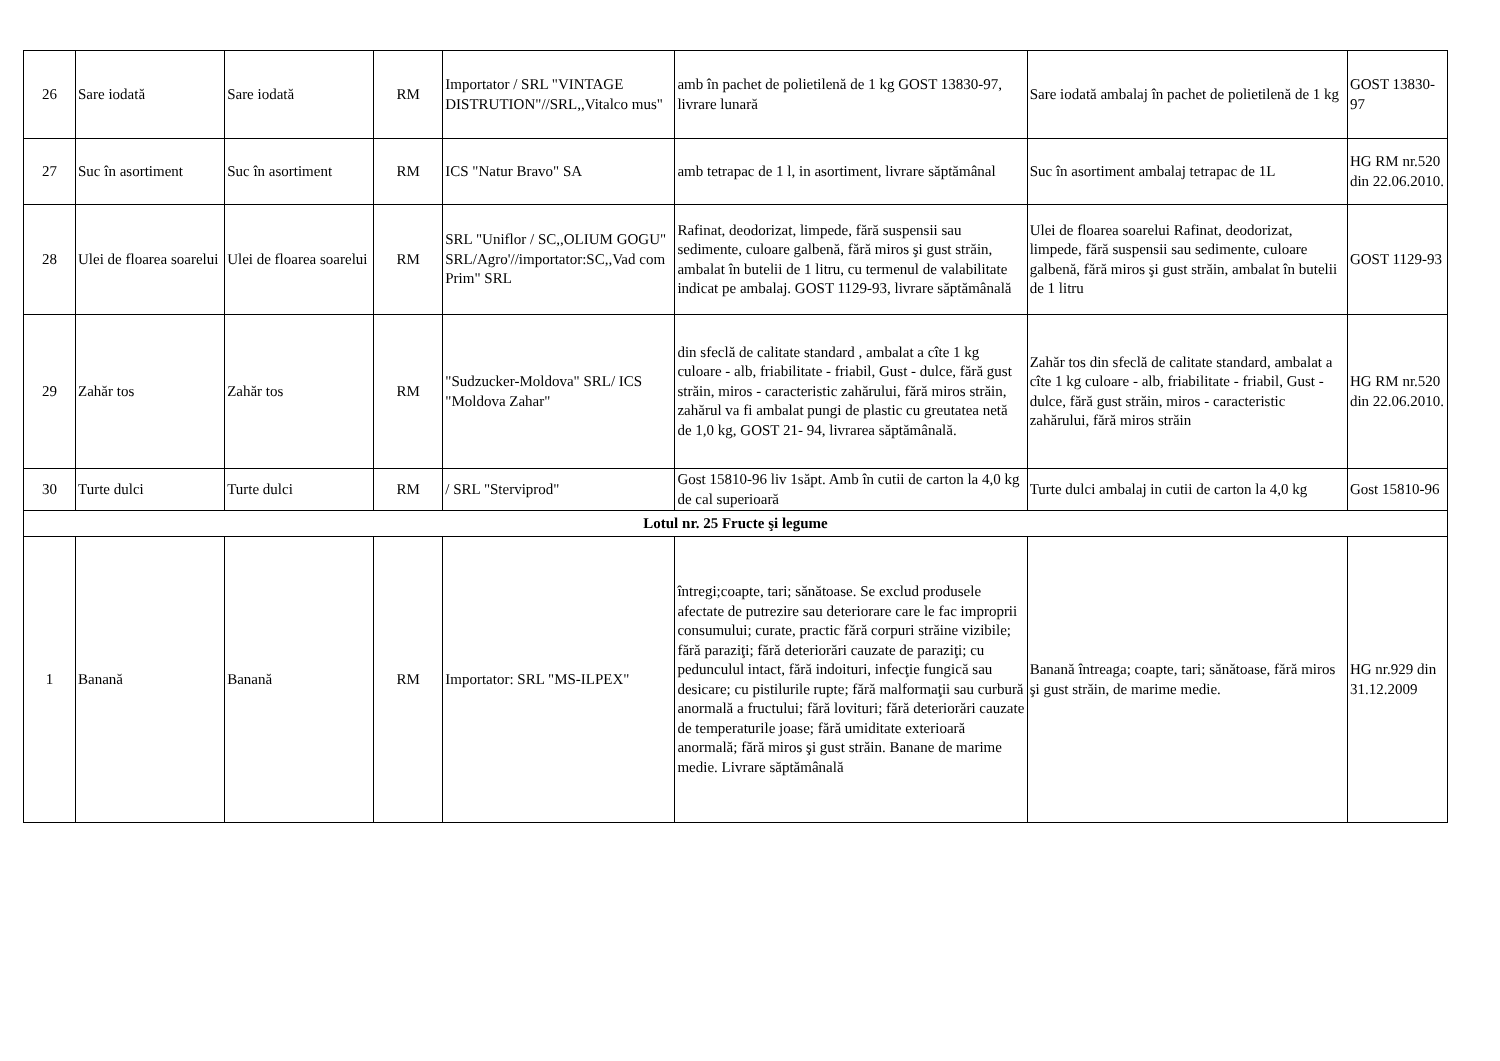| 26 | Sare iodată | Sare iodată | RM | Importator / SRL "VINTAGE DISTRUTION"//SRL,,Vitalco mus" | amb în pachet de polietilenă de 1 kg GOST 13830-97, livrare lunară | Sare iodată ambalaj în pachet de polietilenă de 1 kg | GOST 13830-97 |
| 27 | Suc în asortiment | Suc în asortiment | RM | ICS "Natur Bravo" SA | amb tetrapac de 1 l, in asortiment, livrare săptămânal | Suc în asortiment ambalaj tetrapac de 1L | HG RM nr.520 din 22.06.2010. |
| 28 | Ulei de floarea soarelui | Ulei de floarea soarelui | RM | SRL "Uniflor / SC,,OLIUM GOGU" SRL/Agro'//importator:SC,,Vad com Prim" SRL | Rafinat, deodorizat, limpede, fără suspensii sau sedimente, culoare galbenă, fără miros şi gust străin, ambalat în butelii de 1 litru, cu termenul de valabilitate indicat pe ambalaj. GOST 1129-93, livrare săptămânală | Ulei de floarea soarelui Rafinat, deodorizat, limpede, fără suspensii sau sedimente, culoare galbenă, fără miros şi gust străin, ambalat în butelii de 1 litru | GOST 1129-93 |
| 29 | Zahăr tos | Zahăr tos | RM | "Sudzucker-Moldova" SRL/ ICS "Moldova Zahar" | din sfeclă de calitate standard , ambalat a cîte 1 kg culoare - alb, friabilitate - friabil, Gust - dulce, fără gust străin, miros - caracteristic zahărului, fără miros străin, zahărul va fi ambalat pungi de plastic cu greutatea netă de 1,0 kg, GOST 21- 94, livrarea săptămânală. | Zahăr tos din sfeclă de calitate standard, ambalat a cîte 1 kg culoare - alb, friabilitate - friabil, Gust - dulce, fără gust străin, miros - caracteristic zahărului, fără miros străin | HG RM nr.520 din 22.06.2010. |
| 30 | Turte dulci | Turte dulci | RM | / SRL "Sterviprod" | Gost 15810-96 liv 1săpt. Amb în cutii de carton la 4,0 kg de cal superioară | Turte dulci ambalaj in cutii de carton la 4,0 kg | Gost 15810-96 |
| Lotul nr. 25 Fructe şi legume | | | | | | | |
| 1 | Banană | Banană | RM | Importator: SRL "MS-ILPEX" | întregi;coapte, tari; sănătoase. Se exclud produsele afectate de putrezire sau deteriorare care le fac improprii consumului; curate, practic fără corpuri străine vizibile; fără paraziţi; fără deteriorări cauzate de paraziţi; cu pedunculul intact, fără indoituri, infecţie fungică sau desicare; cu pistilurile rupte; fără malformaţii sau curbură anormală a fructului; fără lovituri; fără deteriorări cauzate de temperaturile joase; fără umiditate exterioară anormală; fără miros şi gust străin. Banane de marime medie. Livrare săptămânală | Banană întreaga; coapte, tari; sănătoase, fără miros şi gust străin, de marime medie. | HG nr.929 din 31.12.2009 |